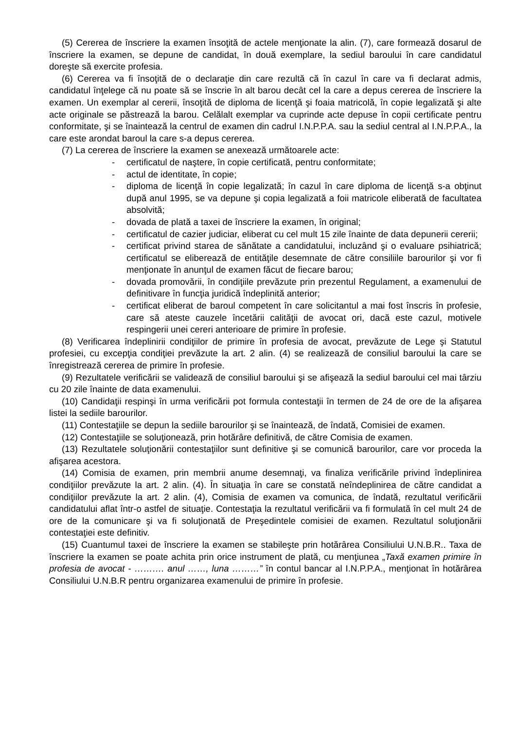(5) Cererea de înscriere la examen însoţită de actele menţionate la alin. (7), care formează dosarul de înscriere la examen, se depune de candidat, în două exemplare, la sediul baroului în care candidatul doreşte să exercite profesia.
(6) Cererea va fi însoţită de o declaraţie din care rezultă că în cazul în care va fi declarat admis, candidatul înţelege că nu poate să se înscrie în alt barou decât cel la care a depus cererea de înscriere la examen. Un exemplar al cererii, însoţită de diploma de licenţă şi foaia matricolă, în copie legalizată şi alte acte originale se păstrează la barou. Celălalt exemplar va cuprinde acte depuse în copii certificate pentru conformitate, şi se înaintează la centrul de examen din cadrul I.N.P.P.A. sau la sediul central al I.N.P.P.A., la care este arondat baroul la care s-a depus cererea.
(7) La cererea de înscriere la examen se anexează următoarele acte:
- certificatul de naştere, în copie certificată, pentru conformitate;
- actul de identitate, în copie;
- diploma de licenţă în copie legalizată; în cazul în care diploma de licenţă s-a obţinut după anul 1995, se va depune şi copia legalizată a foii matricole eliberată de facultatea absolvită;
- dovada de plată a taxei de înscriere la examen, în original;
- certificatul de cazier judiciar, eliberat cu cel mult 15 zile înainte de data depunerii cererii;
- certificat privind starea de sănătate a candidatului, incluzând şi o evaluare psihiatrică; certificatul se eliberează de entităţile desemnate de către consiliile barourilor şi vor fi menţionate în anunţul de examen făcut de fiecare barou;
- dovada promovării, în condiţiile prevăzute prin prezentul Regulament, a examenului de definitivare în funcţia juridică îndeplinită anterior;
- certificat eliberat de baroul competent în care solicitantul a mai fost înscris în profesie, care să ateste cauzele încetării calităţii de avocat ori, dacă este cazul, motivele respingerii unei cereri anterioare de primire în profesie.
(8) Verificarea îndeplinirii condiţiilor de primire în profesia de avocat, prevăzute de Lege şi Statutul profesiei, cu excepţia condiţiei prevăzute la art. 2 alin. (4) se realizează de consiliul baroului la care se înregistrează cererea de primire în profesie.
(9) Rezultatele verificării se validează de consiliul baroului şi se afişează la sediul baroului cel mai târziu cu 20 zile înainte de data examenului.
(10) Candidaţii respinşi în urma verificării pot formula contestaţii în termen de 24 de ore de la afişarea listei la sediile barourilor.
(11) Contestaţiile se depun la sediile barourilor şi se înaintează, de îndată, Comisiei de examen.
(12) Contestaţiile se soluţionează, prin hotărâre definitivă, de către Comisia de examen.
(13) Rezultatele soluţionării contestaţiilor sunt definitive şi se comunică barourilor, care vor proceda la afişarea acestora.
(14) Comisia de examen, prin membrii anume desemnaţi, va finaliza verificările privind îndeplinirea condiţiilor prevăzute la art. 2 alin. (4). În situaţia în care se constată neîndeplinirea de către candidat a condiţiilor prevăzute la art. 2 alin. (4), Comisia de examen va comunica, de îndată, rezultatul verificării candidatului aflat într-o astfel de situaţie. Contestaţia la rezultatul verificării va fi formulată în cel mult 24 de ore de la comunicare şi va fi soluţionată de Preşedintele comisiei de examen. Rezultatul soluţionării contestaţiei este definitiv.
(15) Cuantumul taxei de înscriere la examen se stabileşte prin hotărârea Consiliului U.N.B.R.. Taxa de înscriere la examen se poate achita prin orice instrument de plată, cu menţiunea „Taxă examen primire în profesia de avocat - ………. anul ……, luna ………” în contul bancar al I.N.P.P.A., menţionat în hotărârea Consiliului U.N.B.R pentru organizarea examenului de primire în profesie.